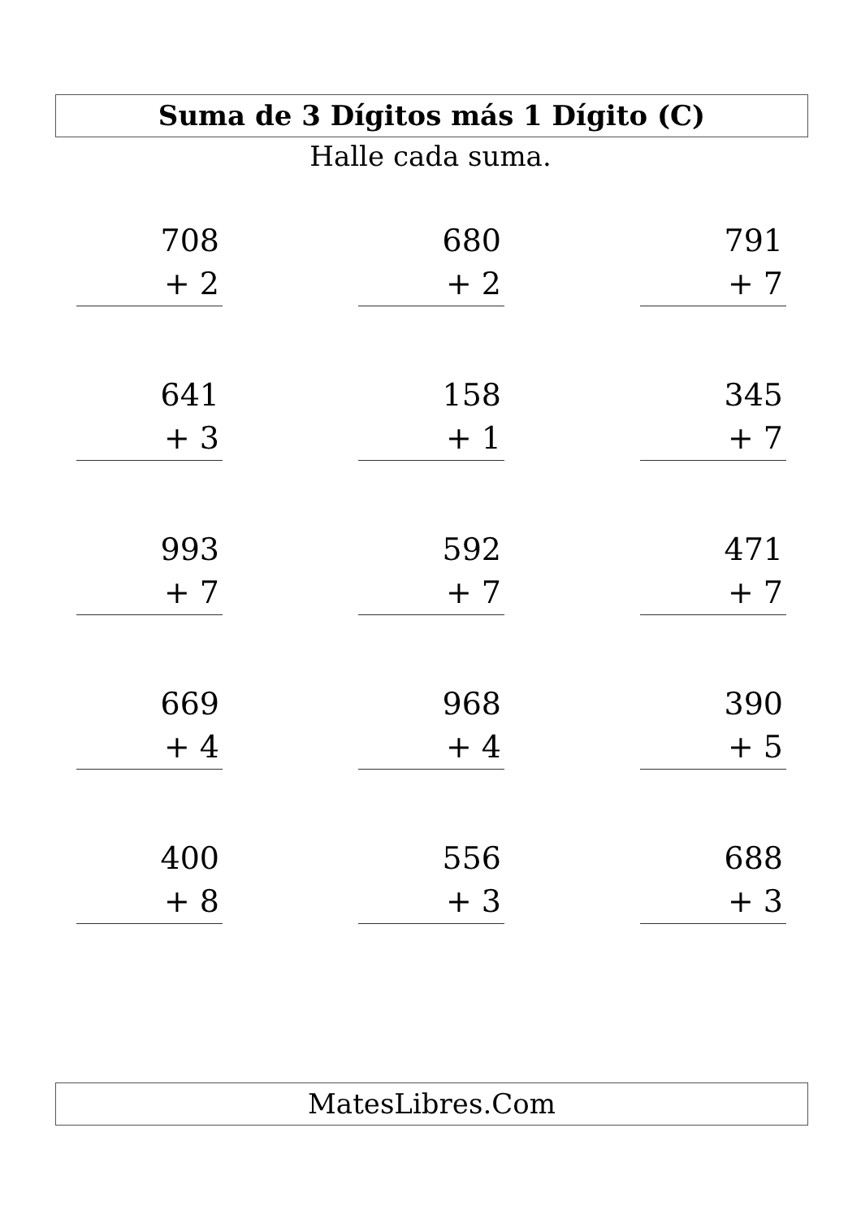Suma de 3 Dígitos más 1 Dígito (C)
Halle cada suma.
708
+ 2
680
+ 2
791
+ 7
641
+ 3
158
+ 1
345
+ 7
993
+ 7
592
+ 7
471
+ 7
669
+ 4
968
+ 4
390
+ 5
400
+ 8
556
+ 3
688
+ 3
MatesLibres.Com